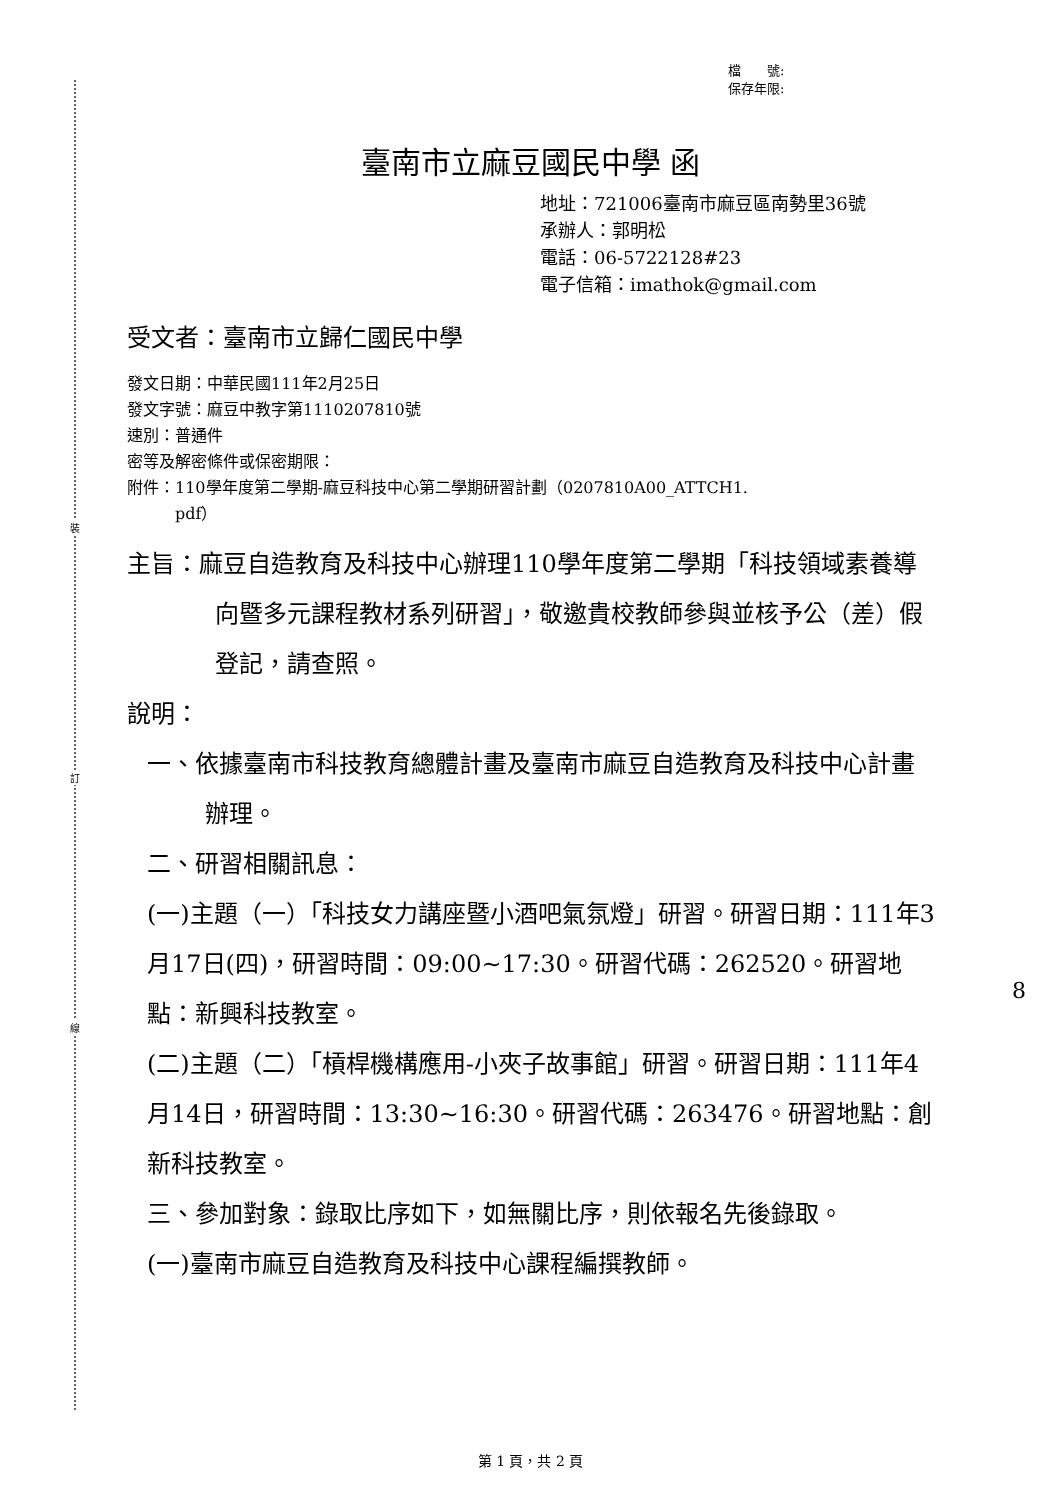裝
訂
線
檔　　號:
保存年限:
臺南市立麻豆國民中學 函
地址：721006臺南市麻豆區南勢里36號
承辦人：郭明松
電話：06-5722128#23
電子信箱：imathok@gmail.com
受文者：臺南市立歸仁國民中學
發文日期：中華民國111年2月25日
發文字號：麻豆中教字第1110207810號
速別：普通件
密等及解密條件或保密期限：
附件：110學年度第二學期-麻豆科技中心第二學期研習計劃（0207810A00_ATTCH1.
　　　pdf）
主旨：麻豆自造教育及科技中心辦理110學年度第二學期「科技領域素養導向暨多元課程教材系列研習」，敬邀貴校教師參與並核予公（差）假登記，請查照。
說明：
一、依據臺南市科技教育總體計畫及臺南市麻豆自造教育及科技中心計畫辦理。
二、研習相關訊息：
(一)主題（一）「科技女力講座暨小酒吧氣氛燈」研習。研習日期：111年3月17日(四)，研習時間：09:00~17:30。研習代碼：262520。研習地點：新興科技教室。
(二)主題（二）「槓桿機構應用-小夾子故事館」研習。研習日期：111年4月14日，研習時間：13:30~16:30。研習代碼：263476。研習地點：創新科技教室。
三、參加對象：錄取比序如下，如無關比序，則依報名先後錄取。
(一)臺南市麻豆自造教育及科技中心課程編撰教師。
8
第 1 頁，共 2 頁